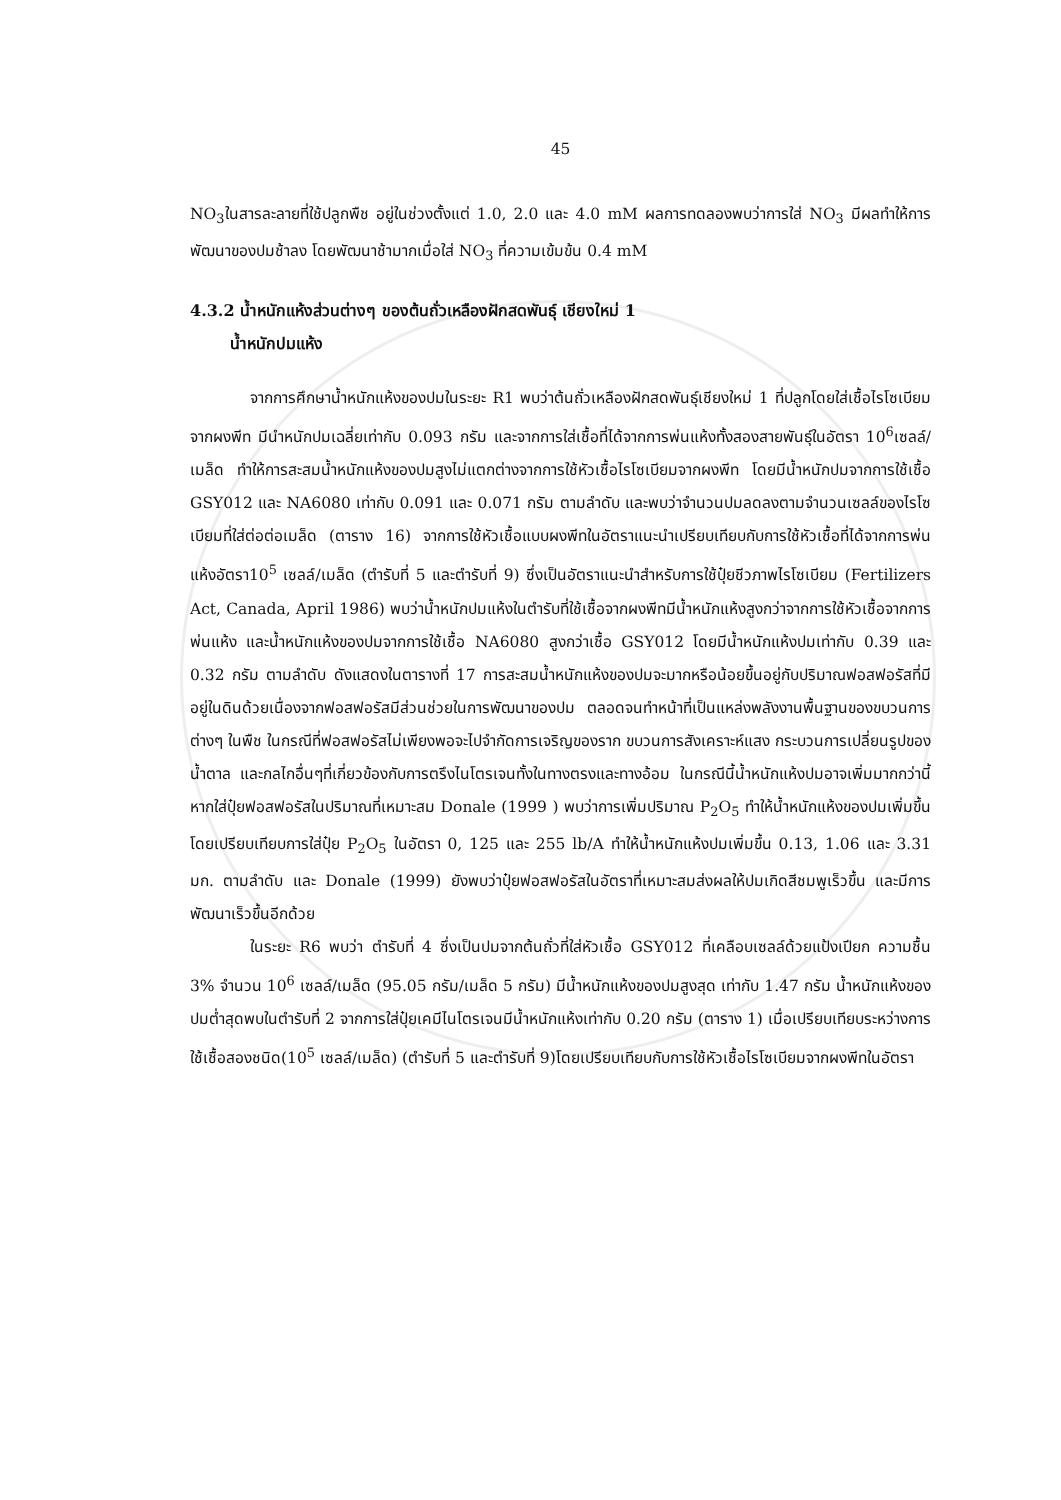45
NO<sub>3</sub>ในสารละลายที่ใช้ปลูกพืช อยู่ในช่วงตั้งแต่ 1.0, 2.0 และ 4.0 mM ผลการทดลองพบว่าการใส่ NO<sub>3</sub> มีผลทำให้การพัฒนาของปมช้าลง โดยพัฒนาช้ามากเมื่อใส่ NO<sub>3</sub> ที่ความเข้มข้น 0.4 mM
4.3.2 น้ำหนักแห้งส่วนต่างๆ ของต้นถั่วเหลืองฝักสดพันธุ์ เชียงใหม่ 1
น้ำหนักปมแห้ง
จากการศึกษาน้ำหนักแห้งของปมในระยะ R1 พบว่าต้นถั่วเหลืองฝักสดพันธุ์เชียงใหม่ 1 ที่ปลูกโดยใส่เชื้อไรโซเบียมจากผงพีท มีนำหนักปมเฉลี่ยเท่ากับ 0.093 กรัม และจากการใส่เชื้อที่ได้จากการพ่นแห้งทั้งสองสายพันธุ์ในอัตรา 10<sup>6</sup>เซลล์/เมล็ด ทำให้การสะสมน้ำหนักแห้งของปมสูงไม่แตกต่างจากการใช้หัวเชื้อไรโซเบียมจากผงพีท โดยมีน้ำหนักปมจากการใช้เชื้อ GSY012 และ NA6080 เท่ากับ 0.091 และ 0.071 กรัม ตามลำดับ และพบว่าจำนวนปมลดลงตามจำนวนเซลล์ของไรโซเบียมที่ใส่ต่อต่อเมล็ด (ตาราง 16) จากการใช้หัวเชื้อแบบผงพีทในอัตราแนะนำเปรียบเทียบกับการใช้หัวเชื้อที่ได้จากการพ่นแห้งอัตรา10<sup>5</sup> เซลล์/เมล็ด (ตำรับที่ 5 และตำรับที่ 9) ซึ่งเป็นอัตราแนะนำสำหรับการใช้ปุ๋ยชีวภาพไรโซเบียม (Fertilizers Act, Canada, April 1986) พบว่าน้ำหนักปมแห้งในตำรับที่ใช้เชื้อจากผงพีทมีน้ำหนักแห้งสูงกว่าจากการใช้หัวเชื้อจากการพ่นแห้ง และน้ำหนักแห้งของปมจากการใช้เชื้อ NA6080 สูงกว่าเชื้อ GSY012 โดยมีน้ำหนักแห้งปมเท่ากับ 0.39 และ 0.32 กรัม ตามลำดับ ดังแสดงในตารางที่ 17 การสะสมน้ำหนักแห้งของปมจะมากหรือน้อยขึ้นอยู่กับปริมาณฟอสฟอรัสที่มีอยู่ในดินด้วยเนื่องจากฟอสฟอรัสมีส่วนช่วยในการพัฒนาของปม ตลอดจนทำหน้าที่เป็นแหล่งพลังงานพื้นฐานของขบวนการต่างๆ ในพืช ในกรณีที่ฟอสฟอรัสไม่เพียงพอจะไปจำกัดการเจริญของราก ขบวนการสังเคราะห์แสง กระบวนการเปลี่ยนรูปของน้ำตาล และกลไกอื่นๆที่เกี่ยวข้องกับการตรึงไนโตรเจนทั้งในทางตรงและทางอ้อม ในกรณีนี้น้ำหนักแห้งปมอาจเพิ่มมากกว่านี้หากใส่ปุ๋ยฟอสฟอรัสในปริมาณที่เหมาะสม Donale (1999 ) พบว่าการเพิ่มปริมาณ P<sub>2</sub>O<sub>5</sub> ทำให้น้ำหนักแห้งของปมเพิ่มขึ้นโดยเปรียบเทียบการใส่ปุ๋ย P<sub>2</sub>O<sub>5</sub> ในอัตรา 0, 125 และ 255 lb/A ทำให้น้ำหนักแห้งปมเพิ่มขึ้น 0.13, 1.06 และ 3.31 มก. ตามลำดับ และ Donale (1999) ยังพบว่าปุ๋ยฟอสฟอรัสในอัตราที่เหมาะสมส่งผลให้ปมเกิดสีชมพูเร็วขึ้น และมีการพัฒนาเร็วขึ้นอีกด้วย
ในระยะ R6 พบว่า ตำรับที่ 4 ซึ่งเป็นปมจากต้นถั่วที่ใส่หัวเชื้อ GSY012 ที่เคลือบเซลล์ด้วยแป้งเปียก ความชื้น 3% จำนวน 10<sup>6</sup> เซลล์/เมล็ด (95.05 กรัม/เมล็ด 5 กรัม) มีน้ำหนักแห้งของปมสูงสุด เท่ากับ 1.47 กรัม น้ำหนักแห้งของปมต่ำสุดพบในตำรับที่ 2 จากการใส่ปุ๋ยเคมีไนโตรเจนมีน้ำหนักแห้งเท่ากับ 0.20 กรัม (ตาราง 1) เมื่อเปรียบเทียบระหว่างการใช้เชื้อสองชนิด(10<sup>5</sup> เซลล์/เมล็ด) (ตำรับที่ 5 และตำรับที่ 9)โดยเปรียบเทียบกับการใช้หัวเชื้อไรโซเบียมจากผงพีทในอัตรา